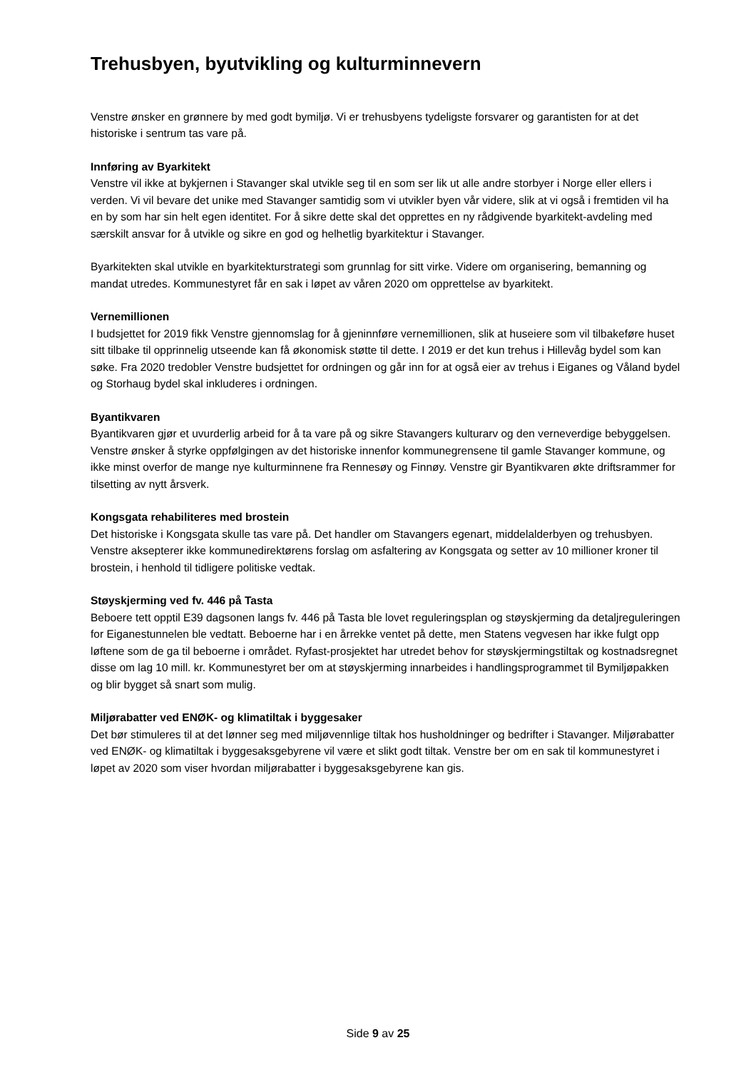Trehusbyen, byutvikling og kulturminnevern
Venstre ønsker en grønnere by med godt bymiljø. Vi er trehusbyens tydeligste forsvarer og garantisten for at det historiske i sentrum tas vare på.
Innføring av Byarkitekt
Venstre vil ikke at bykjernen i Stavanger skal utvikle seg til en som ser lik ut alle andre storbyer i Norge eller ellers i verden. Vi vil bevare det unike med Stavanger samtidig som vi utvikler byen vår videre, slik at vi også i fremtiden vil ha en by som har sin helt egen identitet. For å sikre dette skal det opprettes en ny rådgivende byarkitekt-avdeling med særskilt ansvar for å utvikle og sikre en god og helhetlig byarkitektur i Stavanger.
Byarkitekten skal utvikle en byarkitekturstrategi som grunnlag for sitt virke. Videre om organisering, bemanning og mandat utredes. Kommunestyret får en sak i løpet av våren 2020 om opprettelse av byarkitekt.
Vernemillionen
I budsjettet for 2019 fikk Venstre gjennomslag for å gjeninnføre vernemillionen, slik at huseiere som vil tilbakeføre huset sitt tilbake til opprinnelig utseende kan få økonomisk støtte til dette. I 2019 er det kun trehus i Hillevåg bydel som kan søke. Fra 2020 tredobler Venstre budsjettet for ordningen og går inn for at også eier av trehus i Eiganes og Våland bydel og Storhaug bydel skal inkluderes i ordningen.
Byantikvaren
Byantikvaren gjør et uvurderlig arbeid for å ta vare på og sikre Stavangers kulturarv og den verneverdige bebyggelsen. Venstre ønsker å styrke oppfølgingen av det historiske innenfor kommunegrensene til gamle Stavanger kommune, og ikke minst overfor de mange nye kulturminnene fra Rennesøy og Finnøy. Venstre gir Byantikvaren økte driftsrammer for tilsetting av nytt årsverk.
Kongsgata rehabiliteres med brostein
Det historiske i Kongsgata skulle tas vare på. Det handler om Stavangers egenart, middelalderbyen og trehusbyen. Venstre aksepterer ikke kommunedirektørens forslag om asfaltering av Kongsgata og setter av 10 millioner kroner til brostein, i henhold til tidligere politiske vedtak.
Støyskjerming ved fv. 446 på Tasta
Beboere tett opptil E39 dagsonen langs fv. 446 på Tasta ble lovet reguleringsplan og støyskjerming da detaljreguleringen for Eiganestunnelen ble vedtatt. Beboerne har i en årrekke ventet på dette, men Statens vegvesen har ikke fulgt opp løftene som de ga til beboerne i området. Ryfast-prosjektet har utredet behov for støyskjermingstiltak og kostnadsregnet disse om lag 10 mill. kr. Kommunestyret ber om at støyskjerming innarbeides i handlingsprogrammet til Bymiljøpakken og blir bygget så snart som mulig.
Miljørabatter ved ENØK- og klimatiltak i byggesaker
Det bør stimuleres til at det lønner seg med miljøvennlige tiltak hos husholdninger og bedrifter i Stavanger. Miljørabatter ved ENØK- og klimatiltak i byggesaksgebyrene vil være et slikt godt tiltak. Venstre ber om en sak til kommunestyret i løpet av 2020 som viser hvordan miljørabatter i byggesaksgebyrene kan gis.
Side 9 av 25